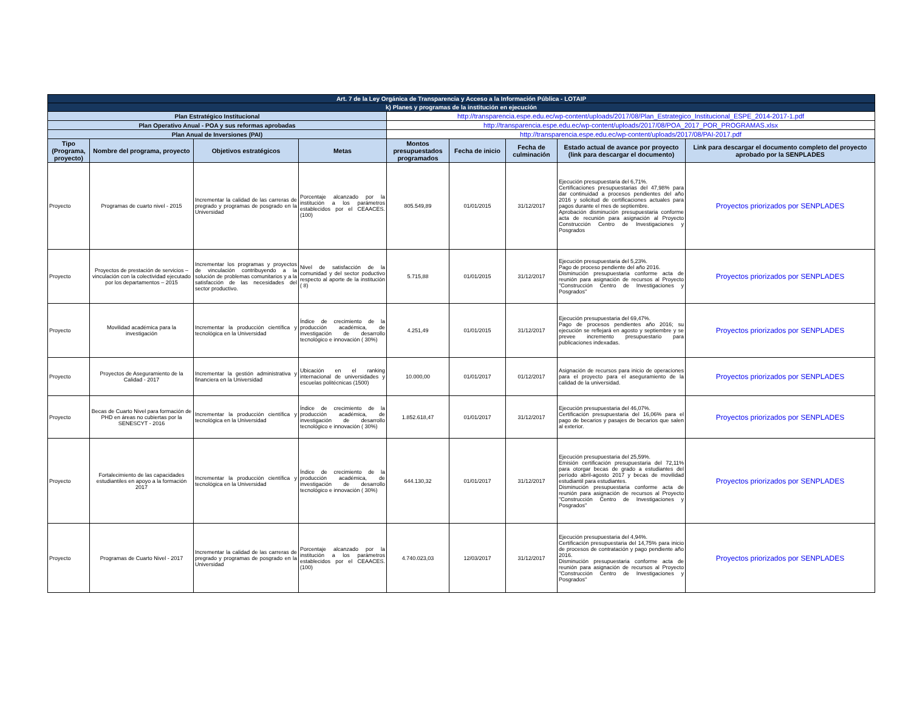| Art. 7 de la Ley Orgánica de Transparencia y Acceso a la Información Pública - LOTAIP | | | | | | | | |
| k) Planes y programas de la institución en ejecución | | | | | | | | |
| Plan Estratégico Institucional | | | | http://transparencia.espe.edu.ec/wp-content/uploads/2017/08/Plan_Estrategico_Institucional_ESPE_2014-2017-1.pdf | | | | |
| Plan Operativo Anual - POA y sus reformas aprobadas | | | | http://transparencia.espe.edu.ec/wp-content/uploads/2017/08/POA_2017_POR_PROGRAMAS.xlsx | | | | |
| Plan Anual de Inversiones (PAI) | | | | http://transparencia.espe.edu.ec/wp-content/uploads/2017/08/PAI-2017.pdf | | | | |
| Tipo (Programa, proyecto) | Nombre del programa, proyecto | Objetivos estratégicos | Metas | Montos presupuestados programados | Fecha de inicio | Fecha de culminación | Estado actual de avance por proyecto (link para descargar el documento) | Link para descargar el documento completo del proyecto aprobado por la SENPLADES |
| Proyecto | Programas de cuarto nivel - 2015 | Incrementar la calidad de las carreras de pregrado y programas de posgrado en la Universidad | Porcentaje alcanzado por la institución a los parámetros establecidos por el CEAACES. (100) | 805.549,89 | 01/01/2015 | 31/12/2017 | Ejecución presupuestaria del 6,71%. Certificaciones presupuestarias del 47,98% para dar continuidad a procesos pendientes del año 2016 y solicitud de certificaciones actuales para pagos durante el mes de septiembre. Aprobación disminución presupuestaria conforme acta de recunión para asignación al Proyecto Construcción Centro de Investigaciones y Posgrados | Proyectos priorizados por SENPLADES |
| Proyecto | Proyectos de prestación de servicios – vinculación con la colectividad ejecutado por los departamentos – 2015 | Incrementar los programas y proyectos de vinculación contribuyendo a la solución de problemas comunitarios y a la satisfacción de las necesidades del sector productivo. | Nivel de satisfacción de la comunidad y del sector poductivo respecto al aporte de la institución ( 8) | 5.715,88 | 01/01/2015 | 31/12/2017 | Ejecución presupuestaria del 5,23%. Pago de proceso pendiente del año 2016. Disminución presupuestaria conforme acta de reunión para asignación de recursos al Proyecto "Construcción Centro de Investigaciones y Posgrados" | Proyectos priorizados por SENPLADES |
| Proyecto | Movilidad académica para la investigación | Incrementar la producción científica y tecnológica en la Universidad | Índice de crecimiento de la producción académica, de investigación de desarrollo tecnológico e innovación ( 30%) | 4.251,49 | 01/01/2015 | 31/12/2017 | Ejecución presupuestaria del 69,47%. Pago de procesos pendientes año 2016; su ejecución se reflejará en agosto y septiembre y se prevee incremento presupuestario para publicaciones indexadas. | Proyectos priorizados por SENPLADES |
| Proyecto | Proyectos de Aseguramiento de la Calidad - 2017 | Incrementar la gestión administrativa y financiera en la Universidad | Ubicación en el ranking internacional de universidades y escuelas politécnicas (1500) | 10.000,00 | 01/01/2017 | 01/12/2017 | Asignación de recursos para inicio de operaciones para el proyecto para el aseguramiento de la calidad de la universidad. | Proyectos priorizados por SENPLADES |
| Proyecto | Becas de Cuarto Nivel para formación de PHD en áreas no cubiertas por la SENESCYT - 2016 | Incrementar la producción científica y tecnológica en la Universidad | Índice de crecimiento de la producción académica, de investigación de desarrollo tecnológico e innovación ( 30%) | 1.852.618,47 | 01/01/2017 | 31/12/2017 | Ejecución presupuestaria del 46,07%. Certificación presupuestaria del 16,06% para el pago de becarios y pasajes de becarios que salen al exterior. | Proyectos priorizados por SENPLADES |
| Proyecto | Fortalecimiento de las capacidades estudiantiles en apoyo a la formación 2017 | Incrementar la producción científica y tecnológica en la Universidad | Índice de crecimiento de la producción académica, de investigación de desarrollo tecnológico e innovación ( 30%) | 644.130,32 | 01/01/2017 | 31/12/2017 | Ejecución presupuestaria del 25,59%. Emisión certificación presupuestaria del 72,11% para otorgar becas de grado a estudiantes del período abril-agosto 2017 y becas de movilidad estudiantil para estudiantes. Disminución presupuestaria conforme acta de reunión para asignación de recursos al Proyecto "Construcción Centro de Investigaciones y Posgrados" | Proyectos priorizados por SENPLADES |
| Proyecto | Programas de Cuarto Nivel - 2017 | Incrementar la calidad de las carreras de pregrado y programas de posgrado en la Universidad | Porcentaje alcanzado por la institución a los parámetros establecidos por el CEAACES. (100) | 4.740.023,03 | 12/03/2017 | 31/12/2017 | Ejecución presupuestaria del 4,94%. Certificación presupuestaria del 14,75% para inicio de procesos de contratación y pago pendiente año 2016. Disminución presupuestaria conforme acta de reunión para asignación de recursos al Proyecto "Construcción Centro de Investigaciones y Posgrados" | Proyectos priorizados por SENPLADES |